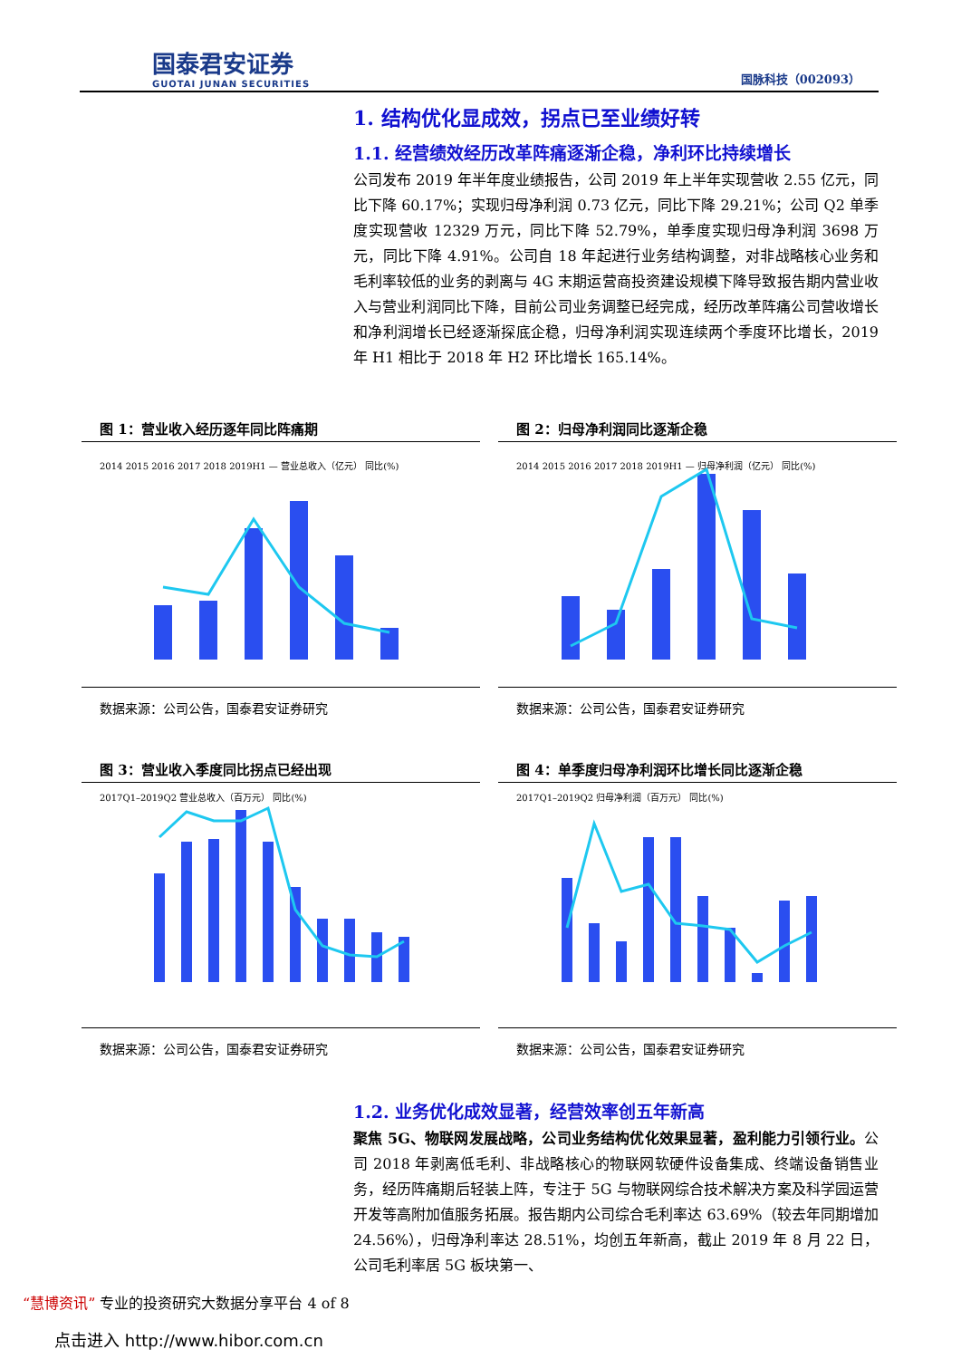国泰君安证券
GUOTAI JUNAN SECURITIES
国脉科技（002093）
1. 结构优化显成效，拐点已至业绩好转
1.1. 经营绩效经历改革阵痛逐渐企稳，净利环比持续增长
公司发布 2019 年半年度业绩报告，公司 2019 年上半年实现营收 2.55 亿元，同比下降 60.17%；实现归母净利润 0.73 亿元，同比下降 29.21%；公司 Q2 单季度实现营收 12329 万元，同比下降 52.79%，单季度实现归母净利润 3698 万元，同比下降 4.91%。公司自 18 年起进行业务结构调整，对非战略核心业务和毛利率较低的业务的剥离与 4G 末期运营商投资建设规模下降导致报告期内营业收入与营业利润同比下降，目前公司业务调整已经完成，经历改革阵痛公司营收增长和净利润增长已经逐渐探底企稳，归母净利润实现连续两个季度环比增长，2019 年 H1 相比于 2018 年 H2 环比增长 165.14%。
图 1：营业收入经历逐年同比阵痛期
2014 2015 2016 2017 2018 2019H1 — 营业总收入（亿元） 同比(%)
数据来源：公司公告，国泰君安证券研究
图 2：归母净利润同比逐渐企稳
2014 2015 2016 2017 2018 2019H1 — 归母净利润（亿元） 同比(%)
数据来源：公司公告，国泰君安证券研究
图 3：营业收入季度同比拐点已经出现
2017Q1–2019Q2 营业总收入（百万元） 同比(%)
数据来源：公司公告，国泰君安证券研究
图 4：单季度归母净利润环比增长同比逐渐企稳
2017Q1–2019Q2 归母净利润（百万元） 同比(%)
数据来源：公司公告，国泰君安证券研究
1.2. 业务优化成效显著，经营效率创五年新高
聚焦 5G、物联网发展战略，公司业务结构优化效果显著，盈利能力引领行业。公司 2018 年剥离低毛利、非战略核心的物联网软硬件设备集成、终端设备销售业务，经历阵痛期后轻装上阵，专注于 5G 与物联网综合技术解决方案及科学园运营开发等高附加值服务拓展。报告期内公司综合毛利率达 63.69%（较去年同期增加 24.56%），归母净利率达 28.51%，均创五年新高，截止 2019 年 8 月 22 日，公司毛利率居 5G 板块第一、
“慧博资讯” 专业的投资研究大数据分享平台 4 of 8
点击进入 http://www.hibor.com.cn